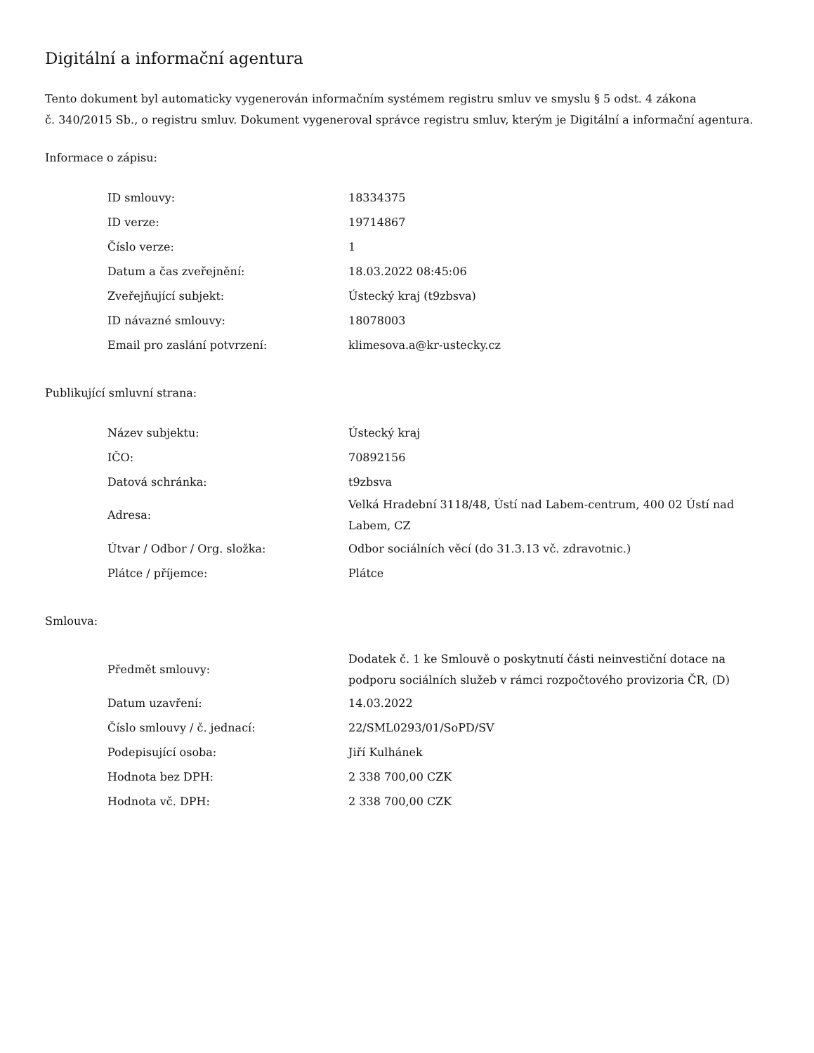Digitální a informační agentura
Tento dokument byl automaticky vygenerován informačním systémem registru smluv ve smyslu § 5 odst. 4 zákona
č. 340/2015 Sb., o registru smluv. Dokument vygeneroval správce registru smluv, kterým je Digitální a informační agentura.
Informace o zápisu:
| ID smlouvy: | 18334375 |
| ID verze: | 19714867 |
| Číslo verze: | 1 |
| Datum a čas zveřejnění: | 18.03.2022 08:45:06 |
| Zveřejňující subjekt: | Ústecký kraj (t9zbsva) |
| ID návazné smlouvy: | 18078003 |
| Email pro zaslání potvrzení: | klimesova.a@kr-ustecky.cz |
Publikující smluvní strana:
| Název subjektu: | Ústecký kraj |
| IČO: | 70892156 |
| Datová schránka: | t9zbsva |
| Adresa: | Velká Hradební 3118/48, Ústí nad Labem-centrum, 400 02 Ústí nad Labem, CZ |
| Útvar / Odbor / Org. složka: | Odbor sociálních věcí (do 31.3.13 vč. zdravotnic.) |
| Plátce / příjemce: | Plátce |
Smlouva:
| Předmět smlouvy: | Dodatek č. 1 ke Smlouvě o poskytnutí části neinvestiční dotace na podporu sociálních služeb v rámci rozpočtového provizoria ČR, (D) |
| Datum uzavření: | 14.03.2022 |
| Číslo smlouvy / č. jednací: | 22/SML0293/01/SoPD/SV |
| Podepisující osoba: | Jiří Kulhánek |
| Hodnota bez DPH: | 2 338 700,00 CZK |
| Hodnota vč. DPH: | 2 338 700,00 CZK |